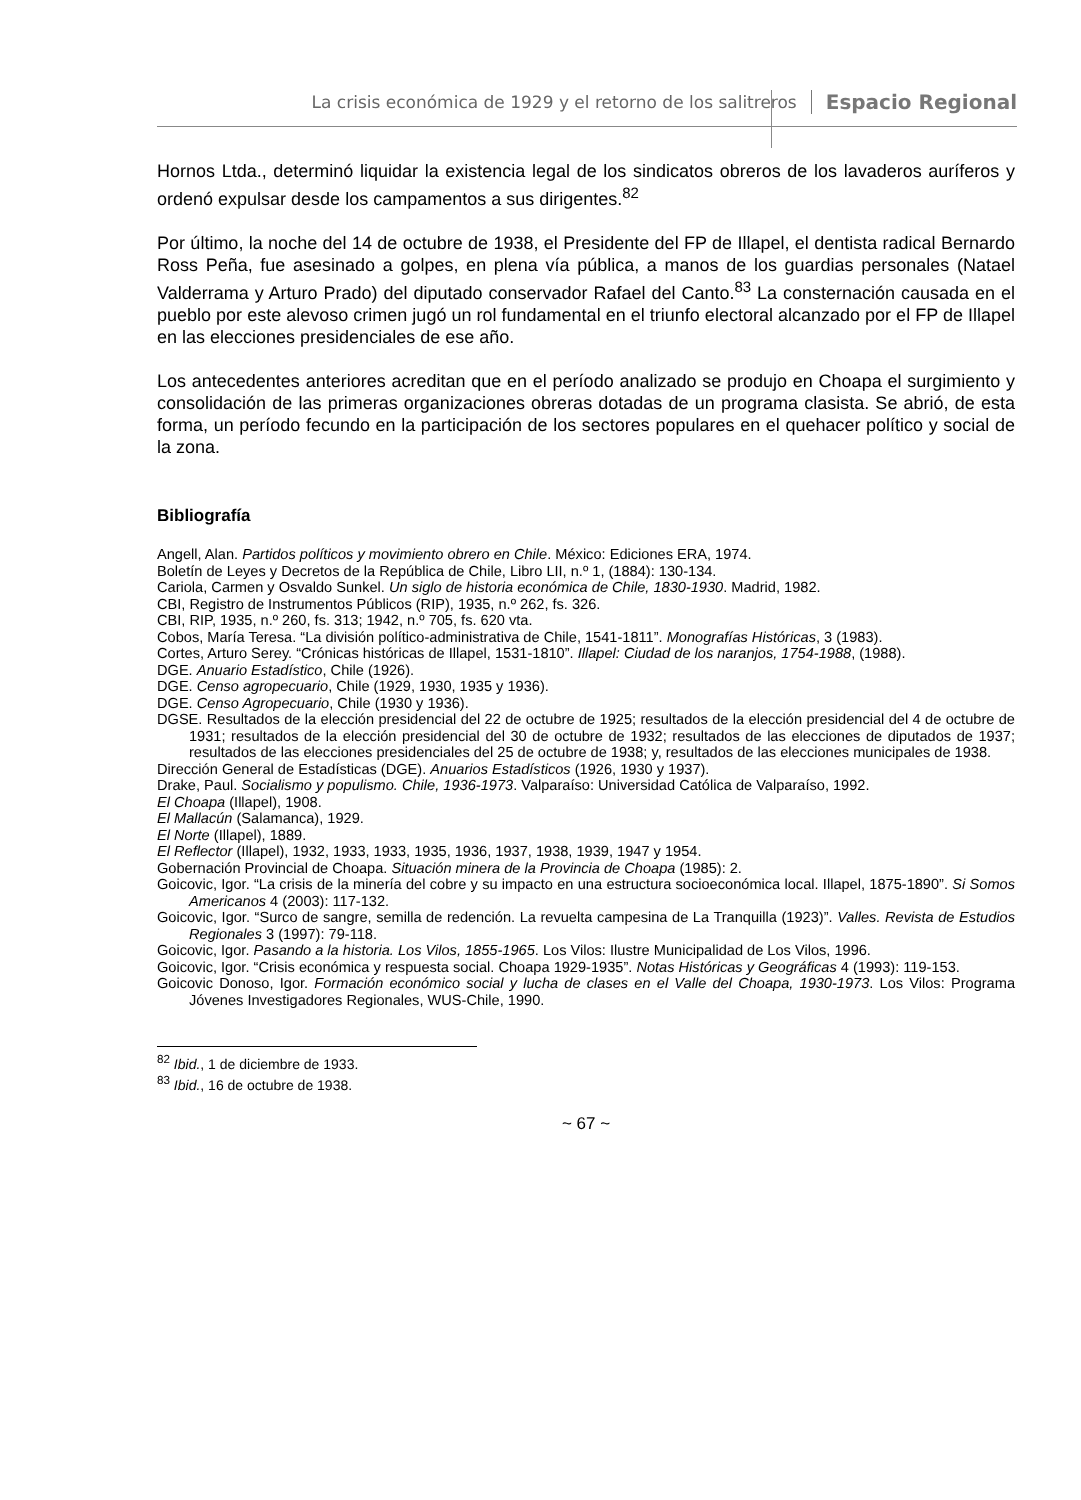La crisis económica de 1929 y el retorno de los salitreros Espacio Regional
Hornos Ltda., determinó liquidar la existencia legal de los sindicatos obreros de los lavaderos auríferos y ordenó expulsar desde los campamentos a sus dirigentes.<sup>82</sup>
Por último, la noche del 14 de octubre de 1938, el Presidente del FP de Illapel, el dentista radical Bernardo Ross Peña, fue asesinado a golpes, en plena vía pública, a manos de los guardias personales (Natael Valderrama y Arturo Prado) del diputado conservador Rafael del Canto.<sup>83</sup> La consternación causada en el pueblo por este alevoso crimen jugó un rol fundamental en el triunfo electoral alcanzado por el FP de Illapel en las elecciones presidenciales de ese año.
Los antecedentes anteriores acreditan que en el período analizado se produjo en Choapa el surgimiento y consolidación de las primeras organizaciones obreras dotadas de un programa clasista. Se abrió, de esta forma, un período fecundo en la participación de los sectores populares en el quehacer político y social de la zona.
Bibliografía
Angell, Alan. Partidos políticos y movimiento obrero en Chile. México: Ediciones ERA, 1974.
Boletín de Leyes y Decretos de la República de Chile, Libro LII, n.º 1, (1884): 130-134.
Cariola, Carmen y Osvaldo Sunkel. Un siglo de historia económica de Chile, 1830-1930. Madrid, 1982.
CBI, Registro de Instrumentos Públicos (RIP), 1935, n.º 262, fs. 326.
CBI, RIP, 1935, n.º 260, fs. 313; 1942, n.º 705, fs. 620 vta.
Cobos, María Teresa. “La división político-administrativa de Chile, 1541-1811”. Monografías Históricas, 3 (1983).
Cortes, Arturo Serey. “Crónicas históricas de Illapel, 1531-1810”. Illapel: Ciudad de los naranjos, 1754-1988, (1988).
DGE. Anuario Estadístico, Chile (1926).
DGE. Censo agropecuario, Chile (1929, 1930, 1935 y 1936).
DGE. Censo Agropecuario, Chile (1930 y 1936).
DGSE. Resultados de la elección presidencial del 22 de octubre de 1925; resultados de la elección presidencial del 4 de octubre de 1931; resultados de la elección presidencial del 30 de octubre de 1932; resultados de las elecciones de diputados de 1937; resultados de las elecciones presidenciales del 25 de octubre de 1938; y, resultados de las elecciones municipales de 1938.
Dirección General de Estadísticas (DGE). Anuarios Estadísticos (1926, 1930 y 1937).
Drake, Paul. Socialismo y populismo. Chile, 1936-1973. Valparaíso: Universidad Católica de Valparaíso, 1992.
El Choapa (Illapel), 1908.
El Mallacún (Salamanca), 1929.
El Norte (Illapel), 1889.
El Reflector (Illapel), 1932, 1933, 1933, 1935, 1936, 1937, 1938, 1939, 1947 y 1954.
Gobernación Provincial de Choapa. Situación minera de la Provincia de Choapa (1985): 2.
Goicovic, Igor. “La crisis de la minería del cobre y su impacto en una estructura socioeconómica local. Illapel, 1875-1890”. Si Somos Americanos 4 (2003): 117-132.
Goicovic, Igor. “Surco de sangre, semilla de redención. La revuelta campesina de La Tranquilla (1923)”. Valles. Revista de Estudios Regionales 3 (1997): 79-118.
Goicovic, Igor. Pasando a la historia. Los Vilos, 1855-1965. Los Vilos: Ilustre Municipalidad de Los Vilos, 1996.
Goicovic, Igor. “Crisis económica y respuesta social. Choapa 1929-1935”. Notas Históricas y Geográficas 4 (1993): 119-153.
Goicovic Donoso, Igor. Formación económico social y lucha de clases en el Valle del Choapa, 1930-1973. Los Vilos: Programa Jóvenes Investigadores Regionales, WUS-Chile, 1990.
<sup>82</sup> Ibid., 1 de diciembre de 1933.
<sup>83</sup> Ibid., 16 de octubre de 1938.
~ 67 ~